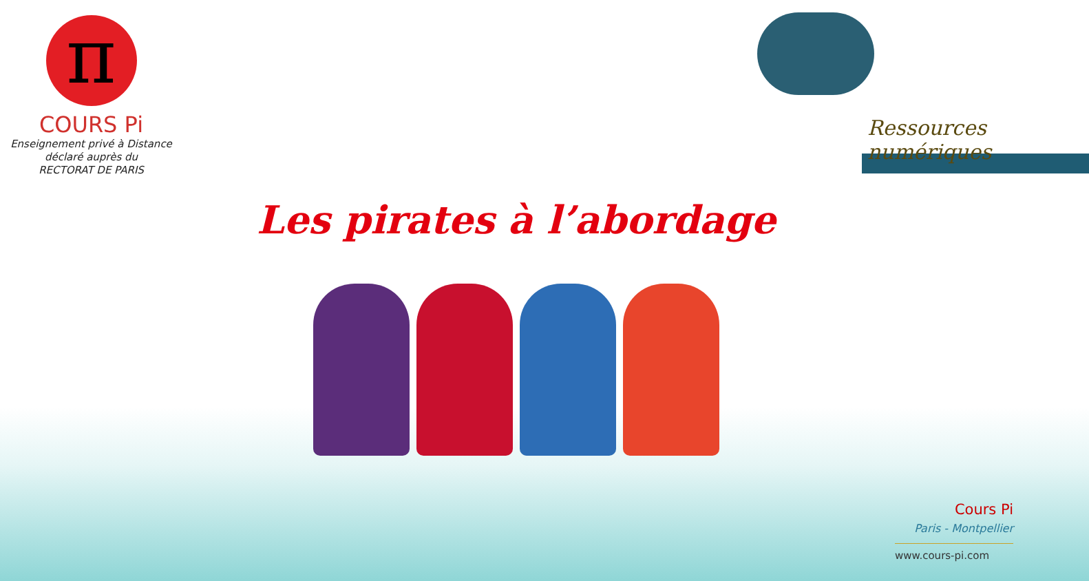π
COURS Pi
Enseignement privé à Distance
déclaré auprès du
RECTORAT DE PARIS
Ressources numériques
Les pirates à l’abordage
Cours Pi
Paris - Montpellier
www.cours-pi.com